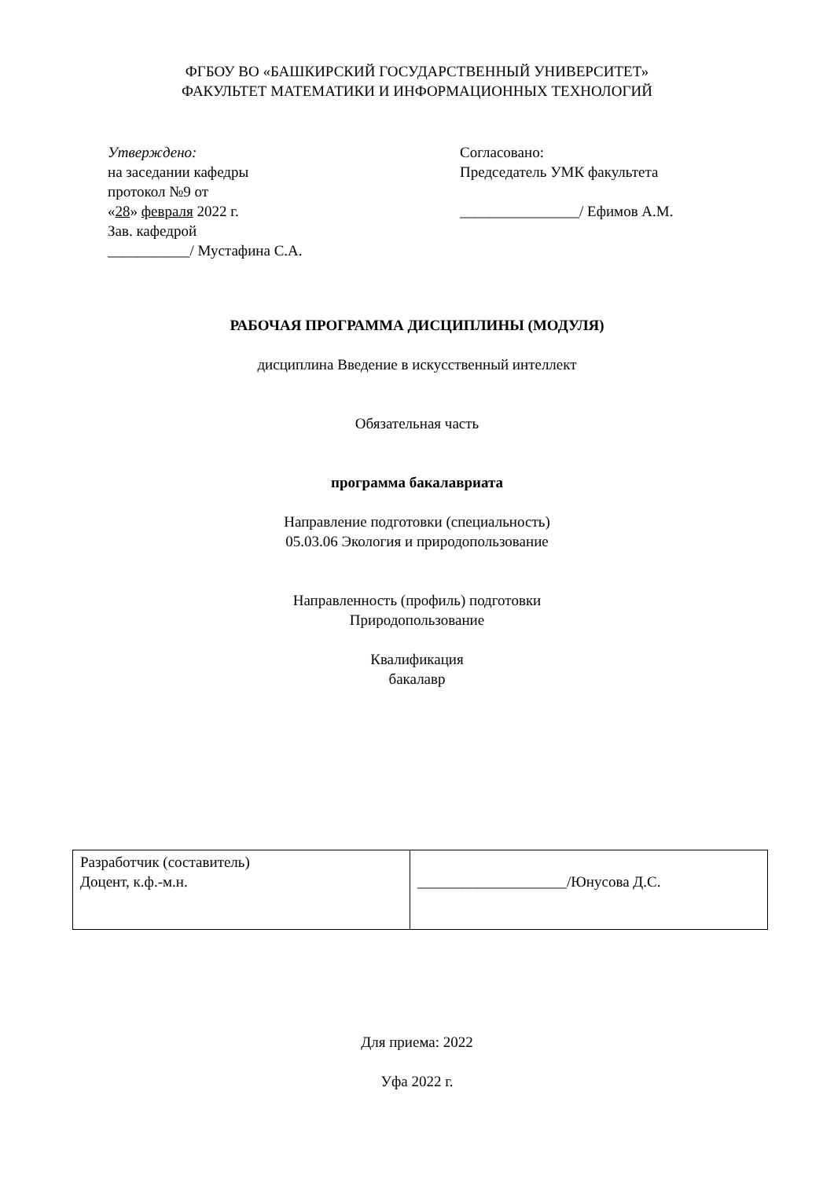ФГБОУ ВО «БАШКИРСКИЙ ГОСУДАРСТВЕННЫЙ УНИВЕРСИТЕТ»
ФАКУЛЬТЕТ МАТЕМАТИКИ И ИНФОРМАЦИОННЫХ ТЕХНОЛОГИЙ
Утверждено:
на заседании кафедры
протокол №9 от
«28» февраля 2022 г.
Зав. кафедрой
___________/ Мустафина С.А.
Согласовано:
Председатель УМК факультета
________________/ Ефимов А.М.
РАБОЧАЯ ПРОГРАММА ДИСЦИПЛИНЫ (МОДУЛЯ)
дисциплина Введение в искусственный интеллект
Обязательная часть
программа бакалавриата
Направление подготовки (специальность)
05.03.06 Экология и природопользование
Направленность (профиль) подготовки
Природопользование
Квалификация
бакалавр
| Разработчик (составитель) Доцент, к.ф.-м.н. | ____________________/Юнусова Д.С. |
Для приема: 2022
Уфа 2022 г.